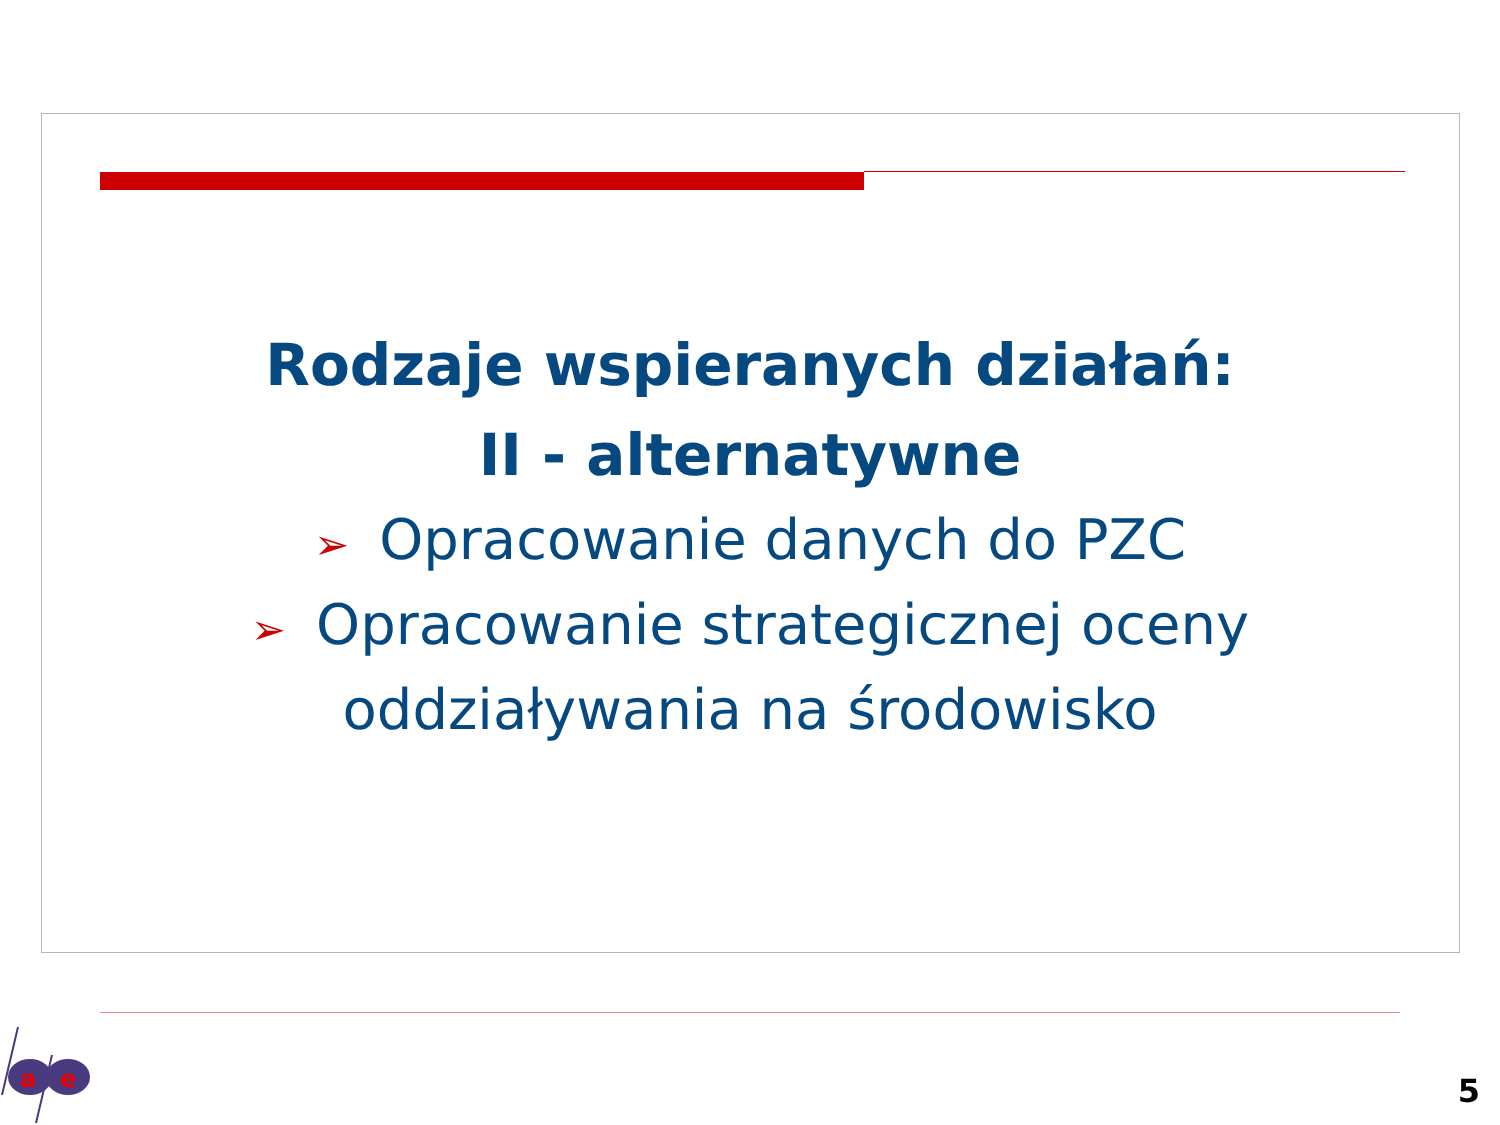Rodzaje wspieranych działań:
II - alternatywne
➢ Opracowanie danych do PZC
➢ Opracowanie strategicznej oceny
oddziaływania na środowisko
a
e
5